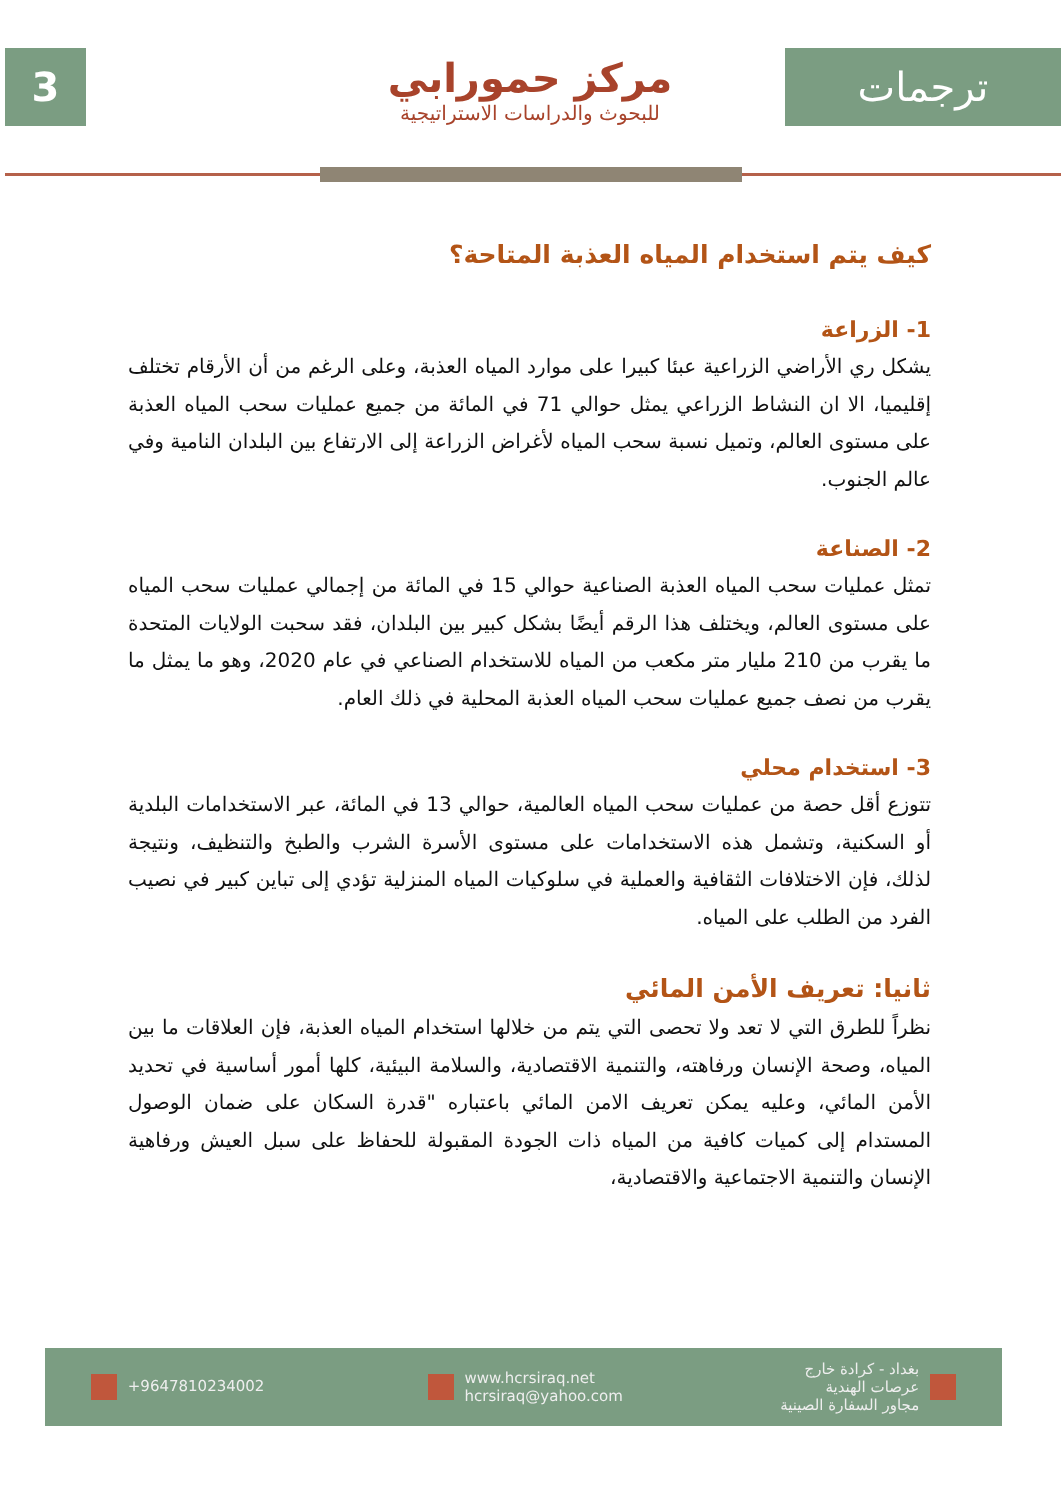3
مركز حمورابي
للبحوث والدراسات الاستراتيجية
ترجمات
كيف يتم استخدام المياه العذبة المتاحة؟
1- الزراعة
يشكل ري الأراضي الزراعية عبئا كبيرا على موارد المياه العذبة، وعلى الرغم من أن الأرقام تختلف إقليميا، الا ان النشاط الزراعي يمثل حوالي 71 في المائة من جميع عمليات سحب المياه العذبة على مستوى العالم، وتميل نسبة سحب المياه لأغراض الزراعة إلى الارتفاع بين البلدان النامية وفي عالم الجنوب.
2- الصناعة
تمثل عمليات سحب المياه العذبة الصناعية حوالي 15 في المائة من إجمالي عمليات سحب المياه على مستوى العالم، ويختلف هذا الرقم أيضًا بشكل كبير بين البلدان، فقد سحبت الولايات المتحدة ما يقرب من 210 مليار متر مكعب من المياه للاستخدام الصناعي في عام 2020، وهو ما يمثل ما يقرب من نصف جميع عمليات سحب المياه العذبة المحلية في ذلك العام.
3- استخدام محلي
تتوزع أقل حصة من عمليات سحب المياه العالمية، حوالي 13 في المائة، عبر الاستخدامات البلدية أو السكنية، وتشمل هذه الاستخدامات على مستوى الأسرة الشرب والطبخ والتنظيف، ونتيجة لذلك، فإن الاختلافات الثقافية والعملية في سلوكيات المياه المنزلية تؤدي إلى تباين كبير في نصيب الفرد من الطلب على المياه.
ثانيا: تعريف الأمن المائي
نظراً للطرق التي لا تعد ولا تحصى التي يتم من خلالها استخدام المياه العذبة، فإن العلاقات ما بين المياه، وصحة الإنسان ورفاهته، والتنمية الاقتصادية، والسلامة البيئية، كلها أمور أساسية في تحديد الأمن المائي، وعليه يمكن تعريف الامن المائي باعتباره "قدرة السكان على ضمان الوصول المستدام إلى كميات كافية من المياه ذات الجودة المقبولة للحفاظ على سبل العيش ورفاهية الإنسان والتنمية الاجتماعية والاقتصادية،
+9647810234002
www.hcrsiraq.net
hcrsiraq@yahoo.com
بغداد - كرادة خارج
عرصات الهندية
مجاور السفارة الصينية